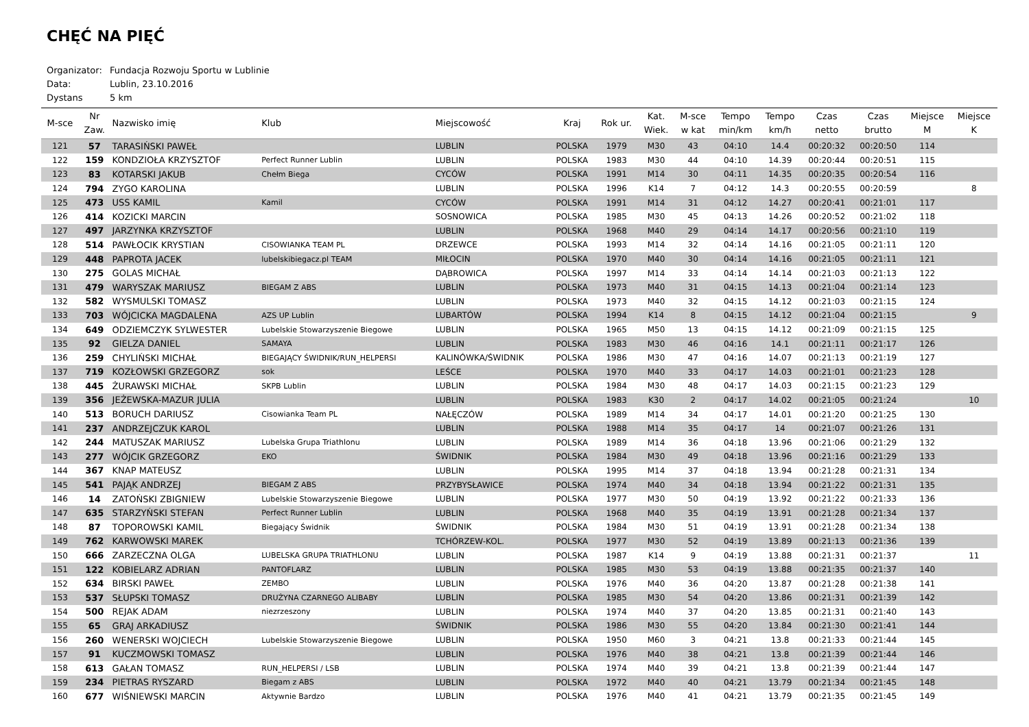CHĘĆ NA PIĘĆ
Organizator: Fundacja Rozwoju Sportu w Lublinie
Data: Lublin, 23.10.2016
Dystans 5 km
| M-sce | Nr Zaw. | Nazwisko imię | Klub | Miejscowość | Kraj | Rok ur. | Kat. Wiek. | M-sce w kat | Tempo min/km | Tempo km/h | Czas netto | Czas brutto | Miejsce M | Miejsce K |
| --- | --- | --- | --- | --- | --- | --- | --- | --- | --- | --- | --- | --- | --- | --- |
| 121 | 57 | TARASIŃSKI PAWEŁ | | LUBLIN | POLSKA | 1979 | M30 | 43 | 04:10 | 14.4 | 00:20:32 | 00:20:50 | 114 | |
| 122 | 159 | KONDZIOŁA KRZYSZTOF | Perfect Runner Lublin | LUBLIN | POLSKA | 1983 | M30 | 44 | 04:10 | 14.39 | 00:20:44 | 00:20:51 | 115 | |
| 123 | 83 | KOTARSKI JAKUB | Chełm Biega | CYCÓW | POLSKA | 1991 | M14 | 30 | 04:11 | 14.35 | 00:20:35 | 00:20:54 | 116 | |
| 124 | 794 | ZYGO KAROLINA | | LUBLIN | POLSKA | 1996 | K14 | 7 | 04:12 | 14.3 | 00:20:55 | 00:20:59 | | 8 |
| 125 | 473 | USS KAMIL | Kamil | CYCÓW | POLSKA | 1991 | M14 | 31 | 04:12 | 14.27 | 00:20:41 | 00:21:01 | 117 | |
| 126 | 414 | KOZICKI MARCIN | | SOSNOWICA | POLSKA | 1985 | M30 | 45 | 04:13 | 14.26 | 00:20:52 | 00:21:02 | 118 | |
| 127 | 497 | JARZYNKA KRZYSZTOF | | LUBLIN | POLSKA | 1968 | M40 | 29 | 04:14 | 14.17 | 00:20:56 | 00:21:10 | 119 | |
| 128 | 514 | PAWŁOCIK KRYSTIAN | CISOWIANKA TEAM PL | DRZEWCE | POLSKA | 1993 | M14 | 32 | 04:14 | 14.16 | 00:21:05 | 00:21:11 | 120 | |
| 129 | 448 | PAPROTA JACEK | lubelskibiegacz.pl TEAM | MIŁOCIN | POLSKA | 1970 | M40 | 30 | 04:14 | 14.16 | 00:21:05 | 00:21:11 | 121 | |
| 130 | 275 | GOLAS MICHAŁ | | DĄBROWICA | POLSKA | 1997 | M14 | 33 | 04:14 | 14.14 | 00:21:03 | 00:21:13 | 122 | |
| 131 | 479 | WARYSZAK MARIUSZ | BIEGAM Z ABS | LUBLIN | POLSKA | 1973 | M40 | 31 | 04:15 | 14.13 | 00:21:04 | 00:21:14 | 123 | |
| 132 | 582 | WYSMULSKI TOMASZ | | LUBLIN | POLSKA | 1973 | M40 | 32 | 04:15 | 14.12 | 00:21:03 | 00:21:15 | 124 | |
| 133 | 703 | WÓJCICKA MAGDALENA | AZS UP Lublin | LUBARTÓW | POLSKA | 1994 | K14 | 8 | 04:15 | 14.12 | 00:21:04 | 00:21:15 | | 9 |
| 134 | 649 | ODZIEMCZYK SYLWESTER | Lubelskie Stowarzyszenie Biegowe | LUBLIN | POLSKA | 1965 | M50 | 13 | 04:15 | 14.12 | 00:21:09 | 00:21:15 | 125 | |
| 135 | 92 | GIELZA DANIEL | SAMAYA | LUBLIN | POLSKA | 1983 | M30 | 46 | 04:16 | 14.1 | 00:21:11 | 00:21:17 | 126 | |
| 136 | 259 | CHYLIŃSKI MICHAŁ | BIEGAJĄCY ŚWIDNIK/RUN_HELPERSI | KALINÓWKA/ŚWIDNIK | POLSKA | 1986 | M30 | 47 | 04:16 | 14.07 | 00:21:13 | 00:21:19 | 127 | |
| 137 | 719 | KOZŁOWSKI GRZEGORZ | sok | LEŚCE | POLSKA | 1970 | M40 | 33 | 04:17 | 14.03 | 00:21:01 | 00:21:23 | 128 | |
| 138 | 445 | ŻURAWSKI MICHAŁ | SKPB Lublin | LUBLIN | POLSKA | 1984 | M30 | 48 | 04:17 | 14.03 | 00:21:15 | 00:21:23 | 129 | |
| 139 | 356 | JEŻEWSKA-MAZUR JULIA | | LUBLIN | POLSKA | 1983 | K30 | 2 | 04:17 | 14.02 | 00:21:05 | 00:21:24 | | 10 |
| 140 | 513 | BORUCH DARIUSZ | Cisowianka Team PL | NAŁĘCZÓW | POLSKA | 1989 | M14 | 34 | 04:17 | 14.01 | 00:21:20 | 00:21:25 | 130 | |
| 141 | 237 | ANDRZEJCZUK KAROL | | LUBLIN | POLSKA | 1988 | M14 | 35 | 04:17 | 14 | 00:21:07 | 00:21:26 | 131 | |
| 142 | 244 | MATUSZAK MARIUSZ | Lubelska Grupa Triathlonu | LUBLIN | POLSKA | 1989 | M14 | 36 | 04:18 | 13.96 | 00:21:06 | 00:21:29 | 132 | |
| 143 | 277 | WÓJCIK GRZEGORZ | EKO | ŚWIDNIK | POLSKA | 1984 | M30 | 49 | 04:18 | 13.96 | 00:21:16 | 00:21:29 | 133 | |
| 144 | 367 | KNAP MATEUSZ | | LUBLIN | POLSKA | 1995 | M14 | 37 | 04:18 | 13.94 | 00:21:28 | 00:21:31 | 134 | |
| 145 | 541 | PAJĄK ANDRZEJ | BIEGAM Z ABS | PRZYBYSŁAWICE | POLSKA | 1974 | M40 | 34 | 04:18 | 13.94 | 00:21:22 | 00:21:31 | 135 | |
| 146 | 14 | ZATOŃSKI ZBIGNIEW | Lubelskie Stowarzyszenie Biegowe | LUBLIN | POLSKA | 1977 | M30 | 50 | 04:19 | 13.92 | 00:21:22 | 00:21:33 | 136 | |
| 147 | 635 | STARZYŃSKI STEFAN | Perfect Runner Lublin | LUBLIN | POLSKA | 1968 | M40 | 35 | 04:19 | 13.91 | 00:21:28 | 00:21:34 | 137 | |
| 148 | 87 | TOPOROWSKI KAMIL | Biegający Świdnik | ŚWIDNIK | POLSKA | 1984 | M30 | 51 | 04:19 | 13.91 | 00:21:28 | 00:21:34 | 138 | |
| 149 | 762 | KARWOWSKI MAREK | | TCHÓRZEW-KOL. | POLSKA | 1977 | M30 | 52 | 04:19 | 13.89 | 00:21:13 | 00:21:36 | 139 | |
| 150 | 666 | ZARZECZNA OLGA | LUBELSKA GRUPA TRIATHLONU | LUBLIN | POLSKA | 1987 | K14 | 9 | 04:19 | 13.88 | 00:21:31 | 00:21:37 | | 11 |
| 151 | 122 | KOBIELARZ ADRIAN | PANTOFLARZ | LUBLIN | POLSKA | 1985 | M30 | 53 | 04:19 | 13.88 | 00:21:35 | 00:21:37 | 140 | |
| 152 | 634 | BIRSKI PAWEŁ | ZEMBO | LUBLIN | POLSKA | 1976 | M40 | 36 | 04:20 | 13.87 | 00:21:28 | 00:21:38 | 141 | |
| 153 | 537 | SŁUPSKI TOMASZ | DRUŻYNA CZARNEGO ALIBABY | LUBLIN | POLSKA | 1985 | M30 | 54 | 04:20 | 13.86 | 00:21:31 | 00:21:39 | 142 | |
| 154 | 500 | REJAK ADAM | niezrzeszony | LUBLIN | POLSKA | 1974 | M40 | 37 | 04:20 | 13.85 | 00:21:31 | 00:21:40 | 143 | |
| 155 | 65 | GRAJ ARKADIUSZ | | ŚWIDNIK | POLSKA | 1986 | M30 | 55 | 04:20 | 13.84 | 00:21:30 | 00:21:41 | 144 | |
| 156 | 260 | WENERSKI WOJCIECH | Lubelskie Stowarzyszenie Biegowe | LUBLIN | POLSKA | 1950 | M60 | 3 | 04:21 | 13.8 | 00:21:33 | 00:21:44 | 145 | |
| 157 | 91 | KUCZMOWSKI TOMASZ | | LUBLIN | POLSKA | 1976 | M40 | 38 | 04:21 | 13.8 | 00:21:39 | 00:21:44 | 146 | |
| 158 | 613 | GAŁAN TOMASZ | RUN_HELPERSI / LSB | LUBLIN | POLSKA | 1974 | M40 | 39 | 04:21 | 13.8 | 00:21:39 | 00:21:44 | 147 | |
| 159 | 234 | PIETRAS RYSZARD | Biegam z ABS | LUBLIN | POLSKA | 1972 | M40 | 40 | 04:21 | 13.79 | 00:21:34 | 00:21:45 | 148 | |
| 160 | 677 | WIŚNIEWSKI MARCIN | Aktywnie Bardzo | LUBLIN | POLSKA | 1976 | M40 | 41 | 04:21 | 13.79 | 00:21:35 | 00:21:45 | 149 | |